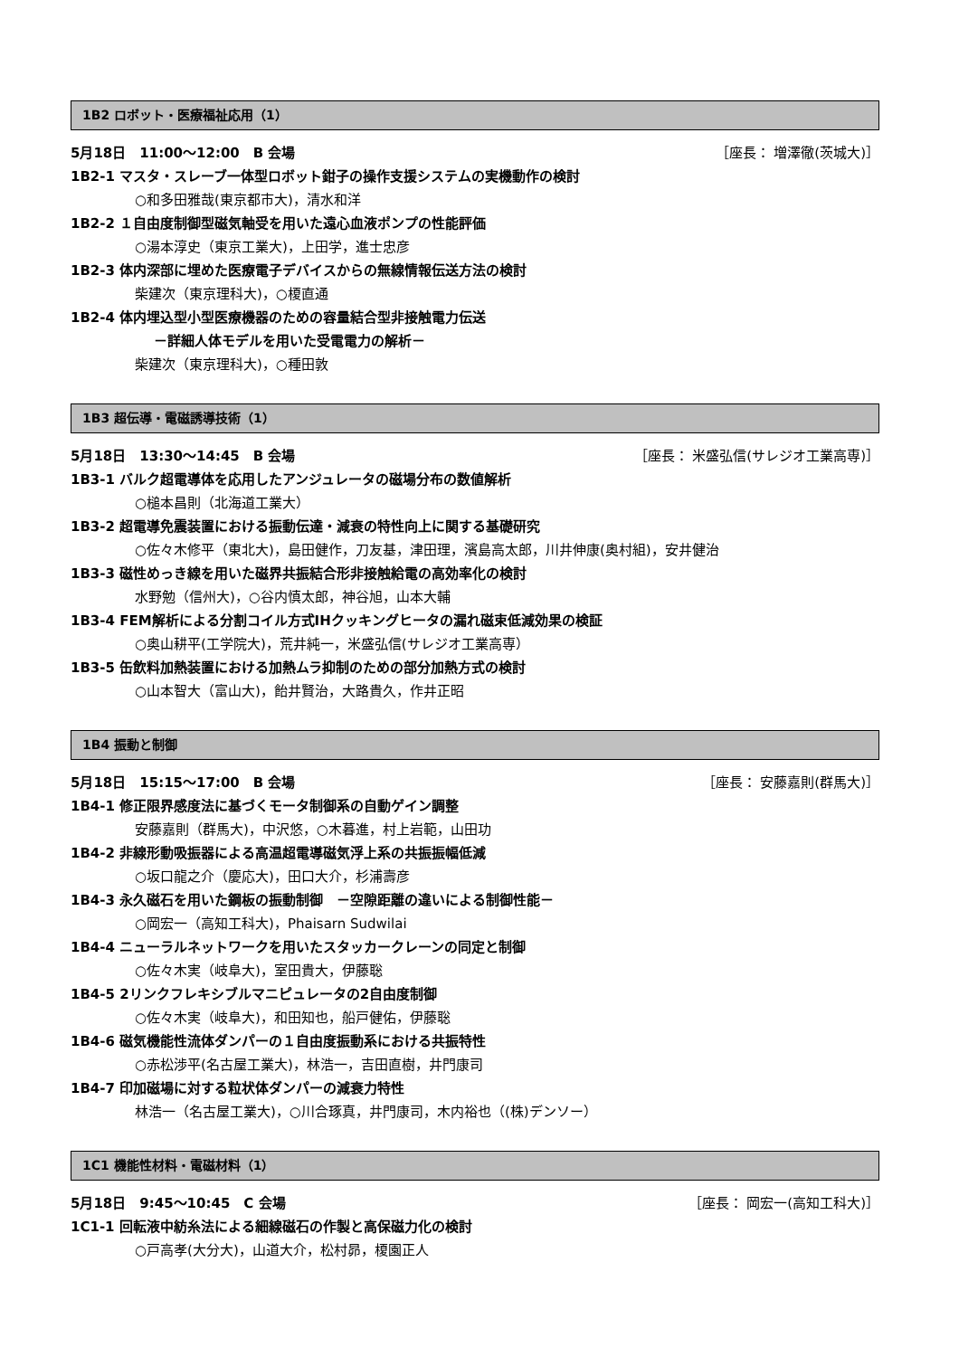1B2 ロボット・医療福祉応用（1）
5月18日　11:00～12:00　B 会場 ［座長： 増澤徹(茨城大)］
1B2-1 マスタ・スレーブ一体型ロボット鉗子の操作支援システムの実機動作の検討
○和多田雅哉(東京都市大)，清水和洋
1B2-2 １自由度制御型磁気軸受を用いた遠心血液ポンプの性能評価
○湯本淳史（東京工業大)，上田学，進士忠彦
1B2-3 体内深部に埋めた医療電子デバイスからの無線情報伝送方法の検討
柴建次（東京理科大)，○榎直通
1B2-4 体内埋込型小型医療機器のための容量結合型非接触電力伝送
－詳細人体モデルを用いた受電電力の解析－
柴建次（東京理科大)，○種田敦
1B3 超伝導・電磁誘導技術（1）
5月18日　13:30～14:45　B 会場 ［座長： 米盛弘信(サレジオ工業高専)］
1B3-1 バルク超電導体を応用したアンジュレータの磁場分布の数値解析
○槌本昌則（北海道工業大）
1B3-2 超電導免震装置における振動伝達・減衰の特性向上に関する基礎研究
○佐々木修平（東北大)，島田健作，刀友基，津田理，濱島高太郎，川井伸康(奥村組)，安井健治
1B3-3 磁性めっき線を用いた磁界共振結合形非接触給電の高効率化の検討
水野勉（信州大)，○谷内慎太郎，神谷旭，山本大輔
1B3-4 FEM解析による分割コイル方式IHクッキングヒータの漏れ磁束低減効果の検証
○奥山耕平(工学院大)，荒井純一，米盛弘信(サレジオ工業高専）
1B3-5 缶飲料加熱装置における加熱ムラ抑制のための部分加熱方式の検討
○山本智大（富山大)，飴井賢治，大路貴久，作井正昭
1B4 振動と制御
5月18日　15:15～17:00　B 会場 ［座長： 安藤嘉則(群馬大)］
1B4-1 修正限界感度法に基づくモータ制御系の自動ゲイン調整
安藤嘉則（群馬大)，中沢悠，○木暮進，村上岩範，山田功
1B4-2 非線形動吸振器による高温超電導磁気浮上系の共振振幅低減
○坂口龍之介（慶応大)，田口大介，杉浦壽彦
1B4-3 永久磁石を用いた鋼板の振動制御　－空隙距離の違いによる制御性能－
○岡宏一（高知工科大)，Phaisarn Sudwilai
1B4-4 ニューラルネットワークを用いたスタッカークレーンの同定と制御
○佐々木実（岐阜大)，室田貴大，伊藤聡
1B4-5 2リンクフレキシブルマニピュレータの2自由度制御
○佐々木実（岐阜大)，和田知也，船戸健佑，伊藤聡
1B4-6 磁気機能性流体ダンパーの１自由度振動系における共振特性
○赤松渉平(名古屋工業大)，林浩一，吉田直樹，井門康司
1B4-7 印加磁場に対する粒状体ダンパーの減衰力特性
林浩一（名古屋工業大)，○川合琢真，井門康司，木内裕也（(株)デンソー）
1C1 機能性材料・電磁材料（1）
5月18日　9:45～10:45　C 会場 ［座長： 岡宏一(高知工科大)］
1C1-1 回転液中紡糸法による細線磁石の作製と高保磁力化の検討
○戸高孝(大分大)，山道大介，松村昴，榎園正人